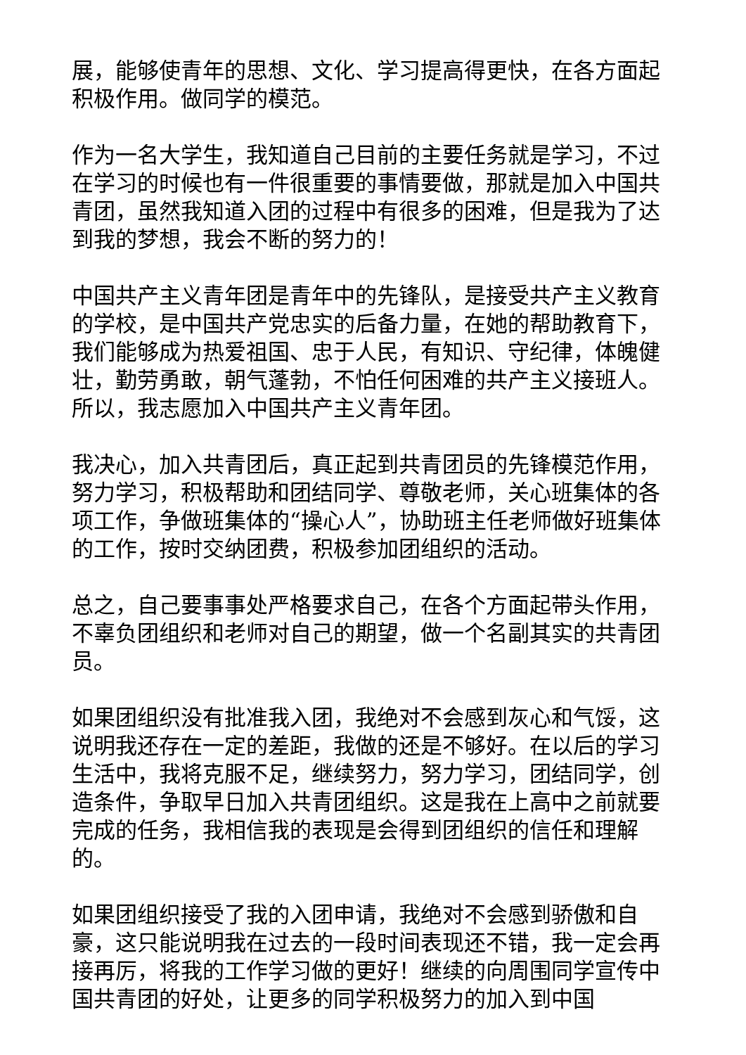展，能够使青年的思想、文化、学习提高得更快，在各方面起积极作用。做同学的模范。
作为一名大学生，我知道自己目前的主要任务就是学习，不过在学习的时候也有一件很重要的事情要做，那就是加入中国共青团，虽然我知道入团的过程中有很多的困难，但是我为了达到我的梦想，我会不断的努力的！
中国共产主义青年团是青年中的先锋队，是接受共产主义教育的学校，是中国共产党忠实的后备力量，在她的帮助教育下，我们能够成为热爱祖国、忠于人民，有知识、守纪律，体魄健壮，勤劳勇敢，朝气蓬勃，不怕任何困难的共产主义接班人。所以，我志愿加入中国共产主义青年团。
我决心，加入共青团后，真正起到共青团员的先锋模范作用，努力学习，积极帮助和团结同学、尊敬老师，关心班集体的各项工作，争做班集体的“操心人”，协助班主任老师做好班集体的工作，按时交纳团费，积极参加团组织的活动。
总之，自己要事事处严格要求自己，在各个方面起带头作用，不辜负团组织和老师对自己的期望，做一个名副其实的共青团员。
如果团组织没有批准我入团，我绝对不会感到灰心和气馁，这说明我还存在一定的差距，我做的还是不够好。在以后的学习生活中，我将克服不足，继续努力，努力学习，团结同学，创造条件，争取早日加入共青团组织。这是我在上高中之前就要完成的任务，我相信我的表现是会得到团组织的信任和理解的。
如果团组织接受了我的入团申请，我绝对不会感到骄傲和自豪，这只能说明我在过去的一段时间表现还不错，我一定会再接再厉，将我的工作学习做的更好！继续的向周围同学宣传中国共青团的好处，让更多的同学积极努力的加入到中国